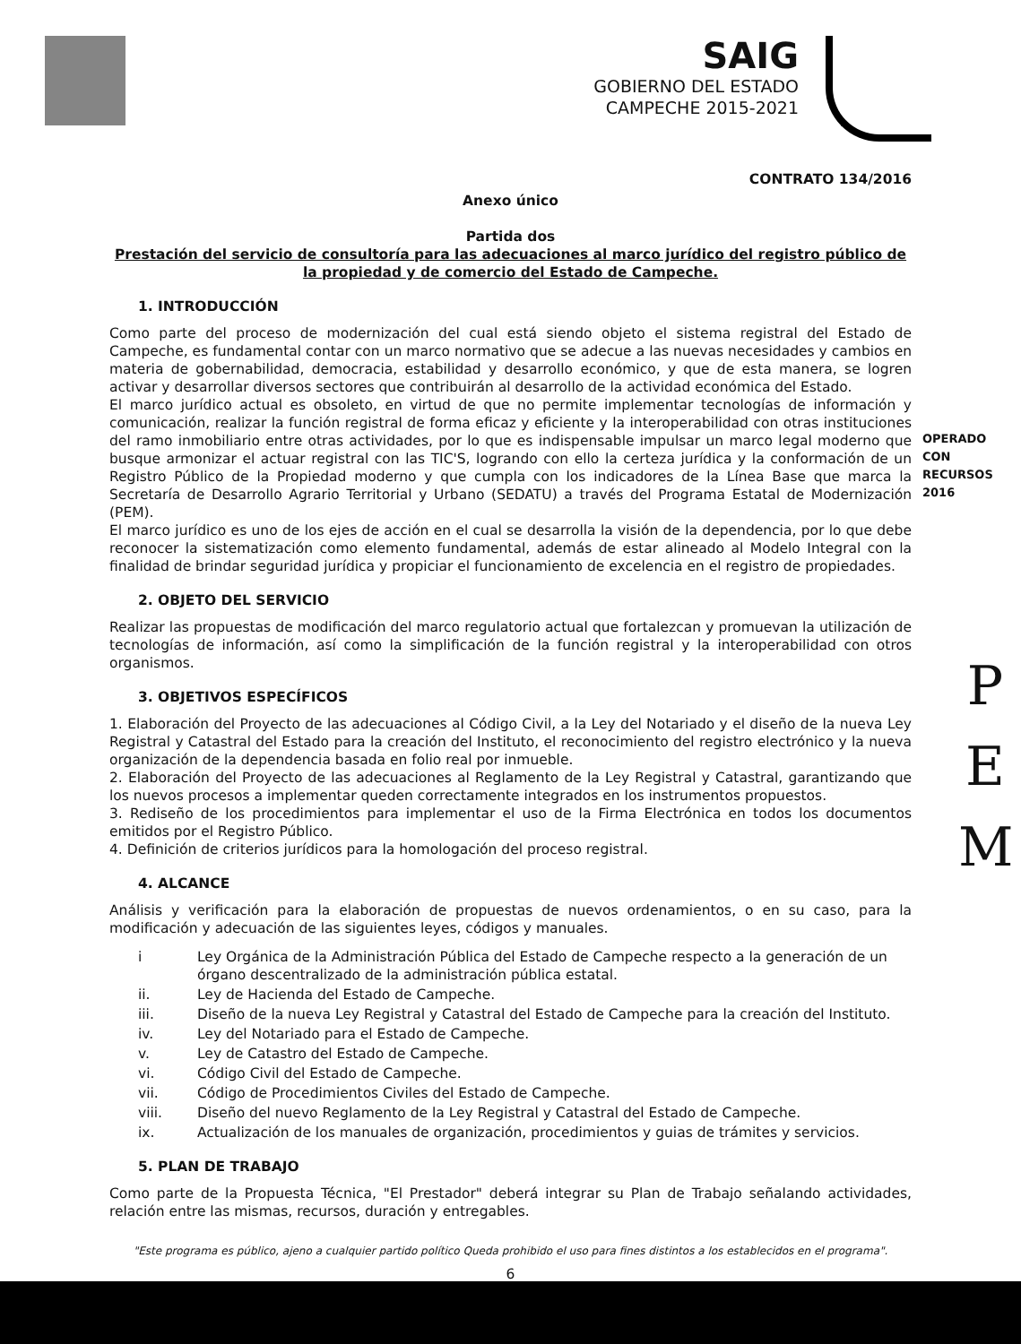SAIG
GOBIERNO DEL ESTADO
CAMPECHE 2015-2021
CONTRATO 134/2016
Anexo único
Partida dos
Prestación del servicio de consultoría para las adecuaciones al marco jurídico del registro público de la propiedad y de comercio del Estado de Campeche.
1. INTRODUCCIÓN
Como parte del proceso de modernización del cual está siendo objeto el sistema registral del Estado de Campeche, es fundamental contar con un marco normativo que se adecue a las nuevas necesidades y cambios en materia de gobernabilidad, democracia, estabilidad y desarrollo económico, y que de esta manera, se logren activar y desarrollar diversos sectores que contribuirán al desarrollo de la actividad económica del Estado.
El marco jurídico actual es obsoleto, en virtud de que no permite implementar tecnologías de información y comunicación, realizar la función registral de forma eficaz y eficiente y la interoperabilidad con otras instituciones del ramo inmobiliario entre otras actividades, por lo que es indispensable impulsar un marco legal moderno que busque armonizar el actuar registral con las TIC'S, logrando con ello la certeza jurídica y la conformación de un Registro Público de la Propiedad moderno y que cumpla con los indicadores de la Línea Base que marca la Secretaría de Desarrollo Agrario Territorial y Urbano (SEDATU) a través del Programa Estatal de Modernización (PEM).
El marco jurídico es uno de los ejes de acción en el cual se desarrolla la visión de la dependencia, por lo que debe reconocer la sistematización como elemento fundamental, además de estar alineado al Modelo Integral con la finalidad de brindar seguridad jurídica y propiciar el funcionamiento de excelencia en el registro de propiedades.
2. OBJETO DEL SERVICIO
Realizar las propuestas de modificación del marco regulatorio actual que fortalezcan y promuevan la utilización de tecnologías de información, así como la simplificación de la función registral y la interoperabilidad con otros organismos.
3. OBJETIVOS ESPECÍFICOS
1. Elaboración del Proyecto de las adecuaciones al Código Civil, a la Ley del Notariado y el diseño de la nueva Ley Registral y Catastral del Estado para la creación del Instituto, el reconocimiento del registro electrónico y la nueva organización de la dependencia basada en folio real por inmueble.
2. Elaboración del Proyecto de las adecuaciones al Reglamento de la Ley Registral y Catastral, garantizando que los nuevos procesos a implementar queden correctamente integrados en los instrumentos propuestos.
3. Rediseño de los procedimientos para implementar el uso de la Firma Electrónica en todos los documentos emitidos por el Registro Público.
4. Definición de criterios jurídicos para la homologación del proceso registral.
4. ALCANCE
Análisis y verificación para la elaboración de propuestas de nuevos ordenamientos, o en su caso, para la modificación y adecuación de las siguientes leyes, códigos y manuales.
i Ley Orgánica de la Administración Pública del Estado de Campeche respecto a la generación de un órgano descentralizado de la administración pública estatal.
ii. Ley de Hacienda del Estado de Campeche.
iii. Diseño de la nueva Ley Registral y Catastral del Estado de Campeche para la creación del Instituto.
iv. Ley del Notariado para el Estado de Campeche.
v. Ley de Catastro del Estado de Campeche.
vi. Código Civil del Estado de Campeche.
vii. Código de Procedimientos Civiles del Estado de Campeche.
viii. Diseño del nuevo Reglamento de la Ley Registral y Catastral del Estado de Campeche.
ix. Actualización de los manuales de organización, procedimientos y guias de trámites y servicios.
5. PLAN DE TRABAJO
Como parte de la Propuesta Técnica, "El Prestador" deberá integrar su Plan de Trabajo señalando actividades, relación entre las mismas, recursos, duración y entregables.
"Este programa es público, ajeno a cualquier partido político Queda prohibido el uso para fines distintos a los establecidos en el programa".
6
OPERADO CON RECURSOS 2016
P E M